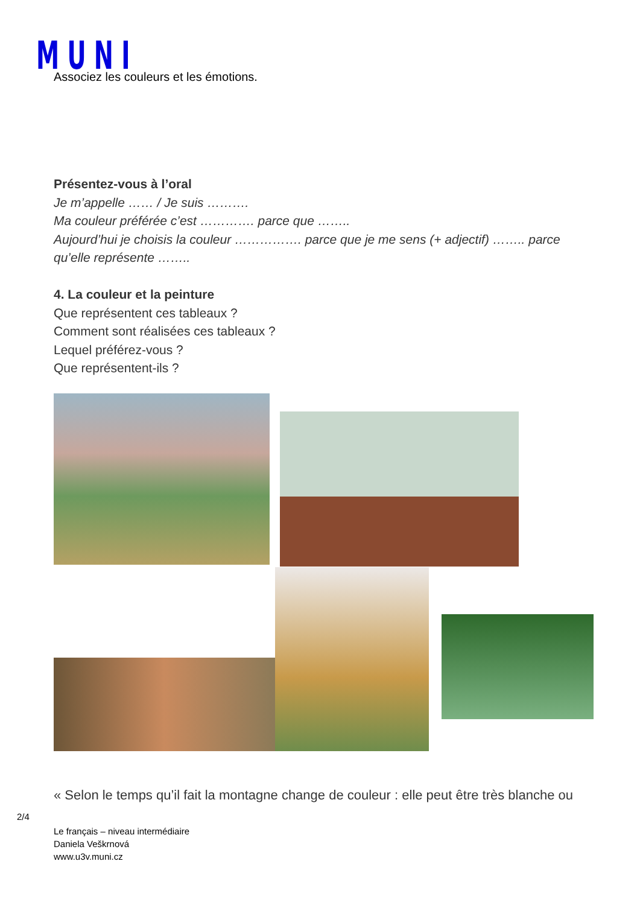MUNI Associez les couleurs et les émotions.
Présentez-vous à l’oral
Je m’appelle …… / Je suis ……….
Ma couleur préférée c’est …………. parce que ……..
Aujourd’hui je choisis la couleur ……………. parce que je me sens (+ adjectif) …….. parce qu’elle représente ……..
4. La couleur et la peinture
Que représentent ces tableaux ?
Comment sont réalisées ces tableaux ?
Lequel préférez-vous ?
Que représentent-ils ?
« Selon le temps qu’il fait la montagne change de couleur : elle peut être très blanche ou
2/4
Le français – niveau intermédiaire
Daniela Veškrnová
www.u3v.muni.cz